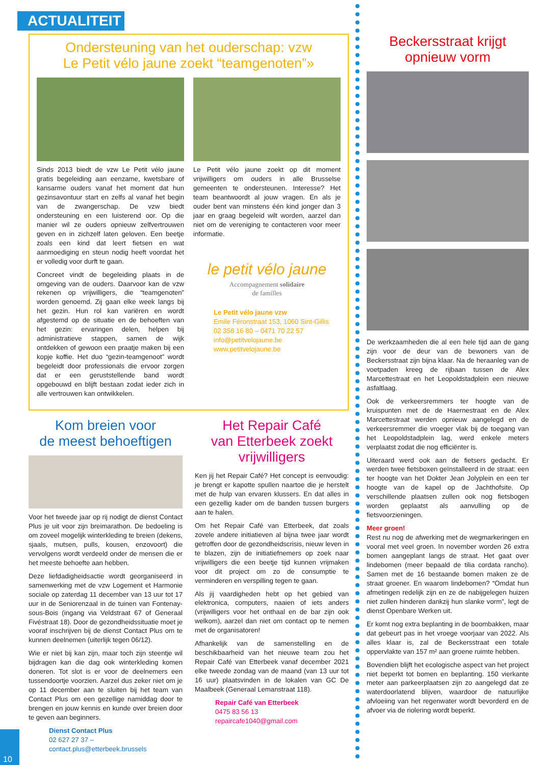ACTUALITEIT
Ondersteuning van het ouderschap: vzw
Le Petit vélo jaune zoekt “teamgenoten”»
Sinds 2013 biedt de vzw Le Petit vélo jaune gratis begeleiding aan eenzame, kwetsbare of kansarme ouders vanaf het moment dat hun gezinsavontuur start en zelfs al vanaf het begin van de zwangerschap. De vzw biedt ondersteuning en een luisterend oor. Op die manier wil ze ouders opnieuw zelfvertrouwen geven en in zichzelf laten geloven. Een beetje zoals een kind dat leert fietsen en wat aanmoediging en steun nodig heeft voordat het er volledig voor durft te gaan.
Concreet vindt de begeleiding plaats in de omgeving van de ouders. Daarvoor kan de vzw rekenen op vrijwilligers, die “teamgenoten” worden genoemd. Zij gaan elke week langs bij het gezin. Hun rol kan variëren en wordt afgestemd op de situatie en de behoeften van het gezin: ervaringen delen, helpen bij administratieve stappen, samen de wijk ontdekken of gewoon een praatje maken bij een kopje koffie. Het duo “gezin-teamgenoot” wordt begeleidt door professionals die ervoor zorgen dat er een geruststellende band wordt opgebouwd en blijft bestaan zodat ieder zich in alle vertrouwen kan ontwikkelen.
Le Petit vélo jaune zoekt op dit moment vrijwilligers om ouders in alle Brusselse gemeenten te ondersteunen. Interesse? Het team beantwoordt al jouw vragen. En als je ouder bent van minstens één kind jonger dan 3 jaar en graag begeleid wilt worden, aarzel dan niet om de vereniging te contacteren voor meer informatie.
le petit vélo jaune
Accompagnement solidaire
de familles
Le Petit vélo jaune vzw
Emile Féronstraat 153, 1060 Sint-Gillis
02 358 16 80 – 0471 70 22 57
info@petitvelojaune.be
www.petitvelojaune.be
Kom breien voor
de meest behoeftigen
Voor het tweede jaar op rij nodigt de dienst Contact Plus je uit voor zijn breimarathon. De bedoeling is om zoveel mogelijk winterkleding te breien (dekens, sjaals, mutsen, pulls, kousen, enzovoort) die vervolgens wordt verdeeld onder de mensen die er het meeste behoefte aan hebben.
Deze liefdadigheidsactie wordt georganiseerd in samenwerking met de vzw Logement et Harmonie sociale op zaterdag 11 december van 13 uur tot 17 uur in de Seniorenzaal in de tuinen van Fontenay-sous-Bois (ingang via Veldstraat 67 of Generaal Fivéstraat 18). Door de gezondheidssituatie moet je vooraf inschrijven bij de dienst Contact Plus om te kunnen deelnemen (uiterlijk tegen 06/12).
Wie er niet bij kan zijn, maar toch zijn steentje wil bijdragen kan die dag ook winterkleding komen doneren. Tot slot is er voor de deelnemers een tussendoortje voorzien. Aarzel dus zeker niet om je op 11 december aan te sluiten bij het team van Contact Plus om een gezellige namiddag door te brengen en jouw kennis en kunde over breien door te geven aan beginners.
Dienst Contact Plus
02 627 27 37 – contact.plus@etterbeek.brussels
Het Repair Café
van Etterbeek zoekt
vrijwilligers
Ken jij het Repair Café? Het concept is eenvoudig: je brengt er kapotte spullen naartoe die je herstelt met de hulp van ervaren klussers. En dat alles in een gezellig kader om de banden tussen burgers aan te halen.
Om het Repair Café van Etterbeek, dat zoals zovele andere initiatieven al bijna twee jaar wordt getroffen door de gezondheidscrisis, nieuw leven in te blazen, zijn de initiatiefnemers op zoek naar vrijwilligers die een beetje tijd kunnen vrijmaken voor dit project om zo de consumptie te verminderen en verspilling tegen te gaan.
Als jij vaardigheden hebt op het gebied van elektronica, computers, naaien of iets anders (vrijwilligers voor het onthaal en de bar zijn ook welkom), aarzel dan niet om contact op te nemen met de organisatoren!
Afhankelijk van de samenstelling en de beschikbaarheid van het nieuwe team zou het Repair Café van Etterbeek vanaf december 2021 elke tweede zondag van de maand (van 13 uur tot 16 uur) plaatsvinden in de lokalen van GC De Maalbeek (Generaal Lemanstraat 118).
Repair Café van Etterbeek
0475 83 56 13
repaircafe1040@gmail.com
Beckersstraat krijgt
opnieuw vorm
De werkzaamheden die al een hele tijd aan de gang zijn voor de deur van de bewoners van de Beckersstraat zijn bijna klaar. Na de heraanleg van de voetpaden kreeg de rijbaan tussen de Alex Marcettestraat en het Leopoldstadplein een nieuwe asfaltlaag.
Ook de verkeersremmers ter hoogte van de kruispunten met de de Haernestraat en de Alex Marcettestraat werden opnieuw aangelegd en de verkeersremmer die vroeger vlak bij de toegang van het Leopoldstadplein lag, werd enkele meters verplaatst zodat die nog efficiënter is.
Uiteraard werd ook aan de fietsers gedacht. Er werden twee fietsboxen geïnstalleerd in de straat: een ter hoogte van het Dokter Jean Jolyplein en een ter hoogte van de kapel op de Jachthofsite. Op verschillende plaatsen zullen ook nog fietsbogen worden geplaatst als aanvulling op de fietsvoorzieningen.
Meer groen!
Rest nu nog de afwerking met de wegmarkeringen en vooral met veel groen. In november worden 26 extra bomen aangeplant langs de straat. Het gaat over lindebomen (meer bepaald de tilia cordata rancho). Samen met de 16 bestaande bomen maken ze de straat groener. En waarom lindebomen? “Omdat hun afmetingen redelijk zijn en ze de nabijgelegen huizen niet zullen hinderen dankzij hun slanke vorm”, legt de dienst Openbare Werken uit.
Er komt nog extra beplanting in de boombakken, maar dat gebeurt pas in het vroege voorjaar van 2022. Als alles klaar is, zal de Beckersstraat een totale oppervlakte van 157 m² aan groene ruimte hebben.
Bovendien blijft het ecologische aspect van het project niet beperkt tot bomen en beplanting. 150 vierkante meter aan parkeerplaatsen zijn zo aangelegd dat ze waterdoorlatend blijven, waardoor de natuurlijke afvloeiing van het regenwater wordt bevorderd en de afvoer via de riolering wordt beperkt.
10